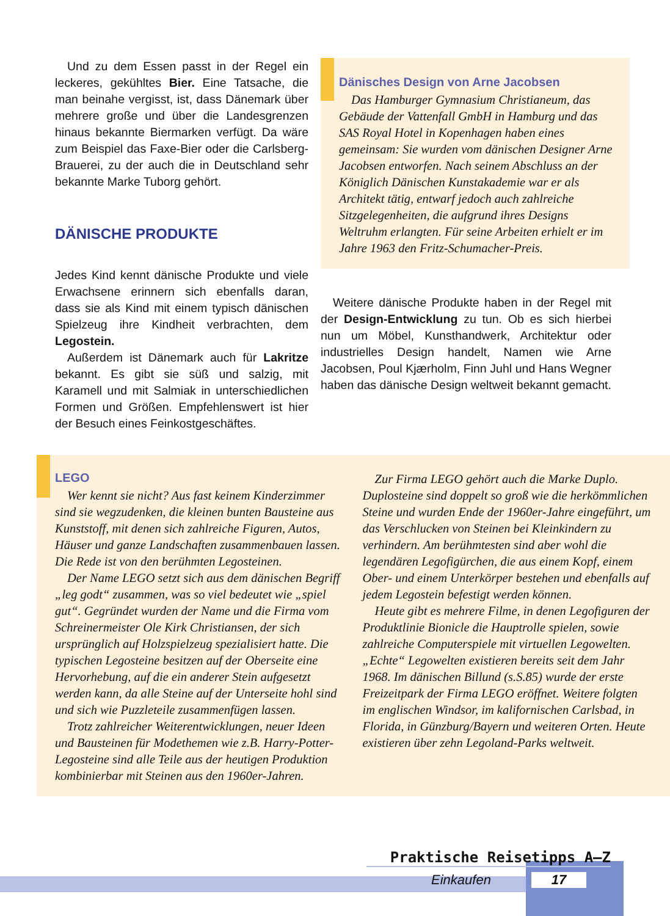Und zu dem Essen passt in der Regel ein leckeres, gekühltes Bier. Eine Tatsache, die man beinahe vergisst, ist, dass Dänemark über mehrere große und über die Landesgrenzen hinaus bekannte Biermarken verfügt. Da wäre zum Beispiel das Faxe-Bier oder die Carlsberg-Brauerei, zu der auch die in Deutschland sehr bekannte Marke Tuborg gehört.
DÄNISCHE PRODUKTE
Jedes Kind kennt dänische Produkte und viele Erwachsene erinnern sich ebenfalls daran, dass sie als Kind mit einem typisch dänischen Spielzeug ihre Kindheit verbrachten, dem Legostein.
Außerdem ist Dänemark auch für Lakritze bekannt. Es gibt sie süß und salzig, mit Karamell und mit Salmiak in unterschiedlichen Formen und Größen. Empfehlenswert ist hier der Besuch eines Feinkostgeschäftes.
Dänisches Design von Arne Jacobsen
Das Hamburger Gymnasium Christianeum, das Gebäude der Vattenfall GmbH in Hamburg und das SAS Royal Hotel in Kopenhagen haben eines gemeinsam: Sie wurden vom dänischen Designer Arne Jacobsen entworfen. Nach seinem Abschluss an der Königlich Dänischen Kunstakademie war er als Architekt tätig, entwarf jedoch auch zahlreiche Sitzgelegenheiten, die aufgrund ihres Designs Weltruhm erlangten. Für seine Arbeiten erhielt er im Jahre 1963 den Fritz-Schumacher-Preis.
Weitere dänische Produkte haben in der Regel mit der Design-Entwicklung zu tun. Ob es sich hierbei nun um Möbel, Kunsthandwerk, Architektur oder industrielles Design handelt, Namen wie Arne Jacobsen, Poul Kjærholm, Finn Juhl und Hans Wegner haben das dänische Design weltweit bekannt gemacht.
LEGO
Wer kennt sie nicht? Aus fast keinem Kinderzimmer sind sie wegzudenken, die kleinen bunten Bausteine aus Kunststoff, mit denen sich zahlreiche Figuren, Autos, Häuser und ganze Landschaften zusammenbauen lassen. Die Rede ist von den berühmten Legosteinen.
Der Name LEGO setzt sich aus dem dänischen Begriff „leg godt“ zusammen, was so viel bedeutet wie „spiel gut“. Gegründet wurden der Name und die Firma vom Schreinermeister Ole Kirk Christiansen, der sich ursprünglich auf Holzspielzeug spezialisiert hatte. Die typischen Legosteine besitzen auf der Oberseite eine Hervorhebung, auf die ein anderer Stein aufgesetzt werden kann, da alle Steine auf der Unterseite hohl sind und sich wie Puzzleteile zusammenfügen lassen.
Trotz zahlreicher Weiterentwicklungen, neuer Ideen und Bausteinen für Modethemen wie z.B. Harry-Potter-Legosteine sind alle Teile aus der heutigen Produktion kombinierbar mit Steinen aus den 1960er-Jahren.
Zur Firma LEGO gehört auch die Marke Duplo. Duplosteine sind doppelt so groß wie die herkömmlichen Steine und wurden Ende der 1960er-Jahre eingeführt, um das Verschlucken von Steinen bei Kleinkindern zu verhindern. Am berühmtesten sind aber wohl die legendären Legofigürchen, die aus einem Kopf, einem Ober- und einem Unterkörper bestehen und ebenfalls auf jedem Legostein befestigt werden können.
Heute gibt es mehrere Filme, in denen Legofiguren der Produktlinie Bionicle die Hauptrolle spielen, sowie zahlreiche Computerspiele mit virtuellen Legowelten. „Echte“ Legowelten existieren bereits seit dem Jahr 1968. Im dänischen Billund (s.S.85) wurde der erste Freizeitpark der Firma LEGO eröffnet. Weitere folgten im englischen Windsor, im kalifornischen Carlsbad, in Florida, in Günzburg/Bayern und weiteren Orten. Heute existieren über zehn Legoland-Parks weltweit.
Praktische Reisetipps A–Z
Einkaufen 17